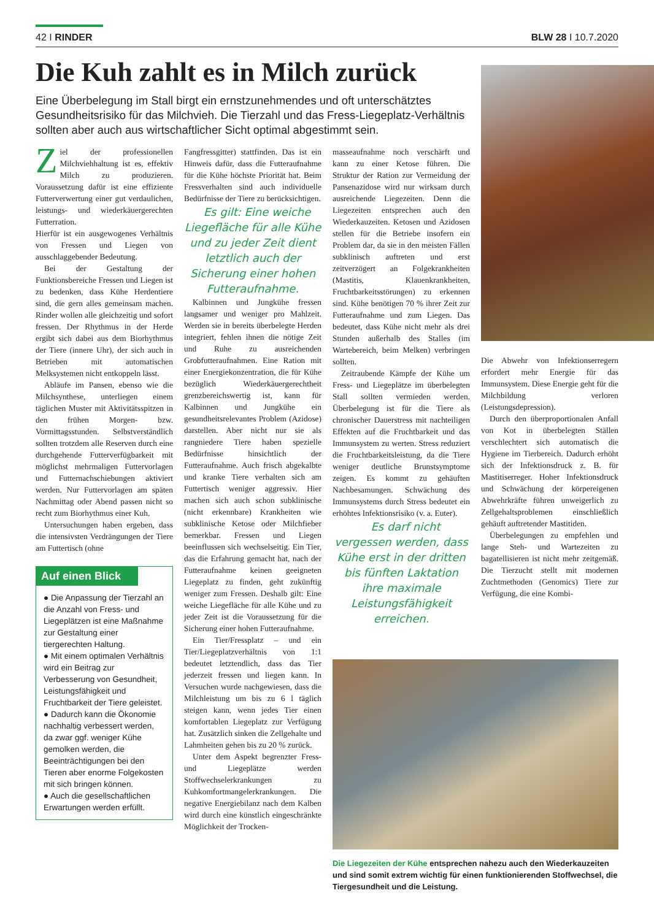42 I RINDER BLW 28 I 10.7.2020
Die Kuh zahlt es in Milch zurück
Eine Überbelegung im Stall birgt ein ernstzunehmendes und oft unterschätztes Gesundheitsrisiko für das Milchvieh. Die Tierzahl und das Fress-Liegeplatz-Verhältnis sollten aber auch aus wirtschaftlicher Sicht optimal abgestimmt sein.
Ziel der professionellen Milchviehhaltung ist es, effektiv Milch zu produzieren. Voraussetzung dafür ist eine effiziente Futterverwertung einer gut verdaulichen, leistungs- und wiederkäuergerechten Futterration.
Hierfür ist ein ausgewogenes Verhältnis von Fressen und Liegen von ausschlaggebender Bedeutung.
Bei der Gestaltung der Funktionsbereiche Fressen und Liegen ist zu bedenken, dass Kühe Herdentiere sind, die gern alles gemeinsam machen. Rinder wollen alle gleichzeitig und sofort fressen. Der Rhythmus in der Herde ergibt sich dabei aus dem Biorhythmus der Tiere (innere Uhr), der sich auch in Betrieben mit automatischen Melksystemen nicht entkoppeln lässt.
Abläufe im Pansen, ebenso wie die Milchsynthese, unterliegen einem täglichen Muster mit Aktivitätsspitzen in den frühen Morgen- bzw. Vormittagsstunden. Selbstverständlich sollten trotzdem alle Reserven durch eine durchgehende Futterverfügbarkeit mit möglichst mehrmaligen Futtervorlagen und Futternachschiebungen aktiviert werden. Nur Futtervorlagen am späten Nachmittag oder Abend passen nicht so recht zum Biorhythmus einer Kuh.
Untersuchungen haben ergeben, dass die intensivsten Verdrängungen der Tiere am Futtertisch (ohne
Auf einen Blick
● Die Anpassung der Tierzahl an die Anzahl von Fress- und Liegeplätzen ist eine Maßnahme zur Gestaltung einer tiergerechten Haltung.
● Mit einem optimalen Verhältnis wird ein Beitrag zur Verbesserung von Gesundheit, Leistungsfähigkeit und Fruchtbarkeit der Tiere geleistet.
● Dadurch kann die Ökonomie nachhaltig verbessert werden, da zwar ggf. weniger Kühe gemolken werden, die Beeinträchtigungen bei den Tieren aber enorme Folgekosten mit sich bringen können.
● Auch die gesellschaftlichen Erwartungen werden erfüllt.
Fangfressgitter) stattfinden. Das ist ein Hinweis dafür, dass die Futteraufnahme für die Kühe höchste Priorität hat. Beim Fressverhalten sind auch individuelle Bedürfnisse der Tiere zu berücksichtigen.
Es gilt: Eine weiche Liegefläche für alle Kühe und zu jeder Zeit dient letztlich auch der Sicherung einer hohen Futteraufnahme.
Kalbinnen und Jungkühe fressen langsamer und weniger pro Mahlzeit. Werden sie in bereits überbelegte Herden integriert, fehlen ihnen die nötige Zeit und Ruhe zu ausreichenden Grobfutteraufnahmen. Eine Ration mit einer Energiekonzentration, die für Kühe bezüglich Wiederkäuergerechtheit grenzbereichswertig ist, kann für Kalbinnen und Jungkühe ein gesundheitsrelevantes Problem (Azidose) darstellen. Aber nicht nur sie als rangniedere Tiere haben spezielle Bedürfnisse hinsichtlich der Futteraufnahme. Auch frisch abgekalbte und kranke Tiere verhalten sich am Futtertisch weniger aggressiv. Hier machen sich auch schon subklinische (nicht erkennbare) Krankheiten wie subklinische Ketose oder Milchfieber bemerkbar. Fressen und Liegen beeinflussen sich wechselseitig. Ein Tier, das die Erfahrung gemacht hat, nach der Futteraufnahme keinen geeigneten Liegeplatz zu finden, geht zukünftig weniger zum Fressen. Deshalb gilt: Eine weiche Liegefläche für alle Kühe und zu jeder Zeit ist die Voraussetzung für die Sicherung einer hohen Futteraufnahme.
Ein Tier/Fressplatz – und ein Tier/Liegeplatzverhältnis von 1:1 bedeutet letztendlich, dass das Tier jederzeit fressen und liegen kann. In Versuchen wurde nachgewiesen, dass die Milchleistung um bis zu 6 l täglich steigen kann, wenn jedes Tier einen komfortablen Liegeplatz zur Verfügung hat. Zusätzlich sinken die Zellgehalte und Lahmheiten gehen bis zu 20 % zurück.
Unter dem Aspekt begrenzter Fress- und Liegeplätze werden Stoffwechselerkrankungen zu Kuhkomfortmangelerkrankungen. Die negative Energiebilanz nach dem Kalben wird durch eine künstlich eingeschränkte Möglichkeit der Trocken-
masseaufnahme noch verschärft und kann zu einer Ketose führen. Die Struktur der Ration zur Vermeidung der Pansenazidose wird nur wirksam durch ausreichende Liegezeiten. Denn die Liegezeiten entsprechen auch den Wiederkauzeiten. Ketosen und Azidosen stellen für die Betriebe insofern ein Problem dar, da sie in den meisten Fällen subklinisch auftreten und erst zeitverzögert an Folgekrankheiten (Mastitis, Klauenkrankheiten, Fruchtbarkeitsstörungen) zu erkennen sind. Kühe benötigen 70 % ihrer Zeit zur Futteraufnahme und zum Liegen. Das bedeutet, dass Kühe nicht mehr als drei Stunden außerhalb des Stalles (im Wartebereich, beim Melken) verbringen sollten.
Zeitraubende Kämpfe der Kühe um Fress- und Liegeplätze im überbelegten Stall sollten vermieden werden. Überbelegung ist für die Tiere als chronischer Dauerstress mit nachteiligen Effekten auf die Fruchtbarkeit und das Immunsystem zu werten. Stress reduziert die Fruchtbarkeitsleistung, da die Tiere weniger deutliche Brunstsymptome zeigen. Es kommt zu gehäuften Nachbesamungen. Schwächung des Immunsystems durch Stress bedeutet ein erhöhtes Infektionsrisiko (v. a. Euter).
Es darf nicht vergessen werden, dass Kühe erst in der dritten bis fünften Laktation ihre maximale Leistungsfähigkeit erreichen.
Die Abwehr von Infektionserregern erfordert mehr Energie für das Immunsystem. Diese Energie geht für die Milchbildung verloren (Leistungsdepression).
Durch den überproportionalen Anfall von Kot in überbelegten Ställen verschlechtert sich automatisch die Hygiene im Tierbereich. Dadurch erhöht sich der Infektionsdruck z. B. für Mastitiserreger. Hoher Infektionsdruck und Schwächung der körpereigenen Abwehrkräfte führen unweigerlich zu Zellgehaltsproblemen einschließlich gehäuft auftretender Mastitiden.
Überbelegungen zu empfehlen und lange Steh- und Wartezeiten zu bagatellisieren ist nicht mehr zeitgemäß. Die Tierzucht stellt mit modernen Zuchtmethoden (Genomics) Tiere zur Verfügung, die eine Kombi-
Die Liegezeiten der Kühe entsprechen nahezu auch den Wiederkauzeiten und sind somit extrem wichtig für einen funktionierenden Stoffwechsel, die Tiergesundheit und die Leistung.